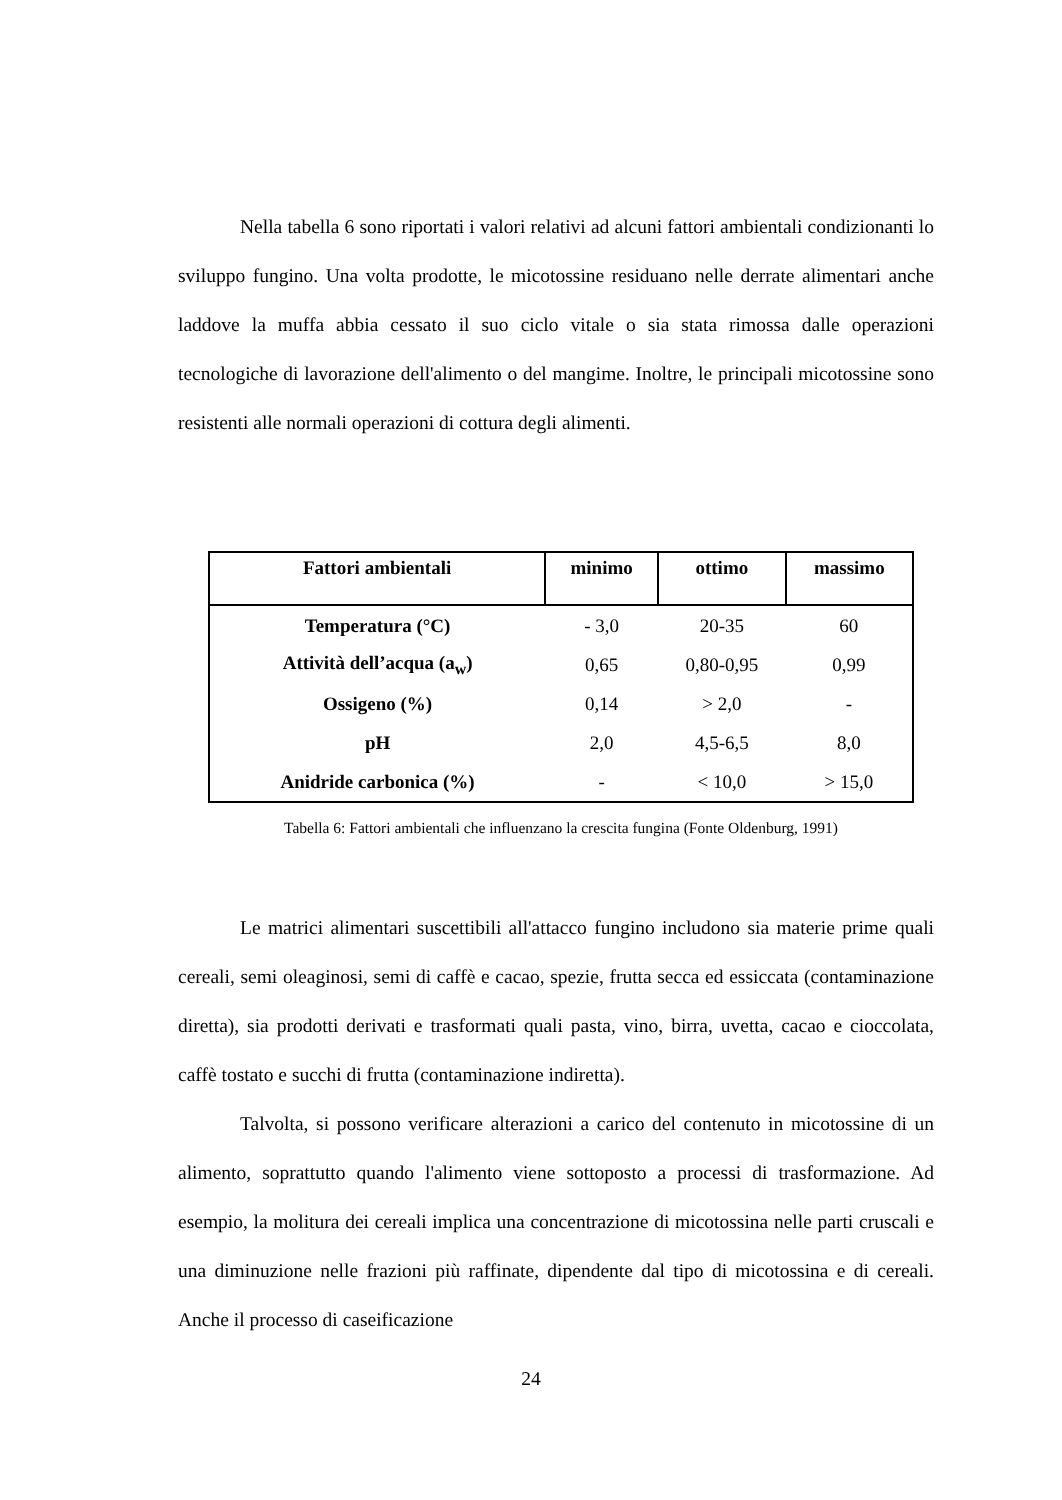Nella tabella 6 sono riportati i valori relativi ad alcuni fattori ambientali condizionanti lo sviluppo fungino. Una volta prodotte, le micotossine residuano nelle derrate alimentari anche laddove la muffa abbia cessato il suo ciclo vitale o sia stata rimossa dalle operazioni tecnologiche di lavorazione dell'alimento o del mangime. Inoltre, le principali micotossine sono resistenti alle normali operazioni di cottura degli alimenti.
| Fattori ambientali | minimo | ottimo | massimo |
| --- | --- | --- | --- |
| Temperatura (°C) | - 3,0 | 20-35 | 60 |
| Attività dell’acqua (a<sub>w</sub>) | 0,65 | 0,80-0,95 | 0,99 |
| Ossigeno (%) | 0,14 | > 2,0 | - |
| pH | 2,0 | 4,5-6,5 | 8,0 |
| Anidride carbonica (%) | - | < 10,0 | > 15,0 |
Tabella 6: Fattori ambientali che influenzano la crescita fungina (Fonte Oldenburg, 1991)
Le matrici alimentari suscettibili all'attacco fungino includono sia materie prime quali cereali, semi oleaginosi, semi di caffè e cacao, spezie, frutta secca ed essiccata (contaminazione diretta), sia prodotti derivati e trasformati quali pasta, vino, birra, uvetta, cacao e cioccolata, caffè tostato e succhi di frutta (contaminazione indiretta).
Talvolta, si possono verificare alterazioni a carico del contenuto in micotossine di un alimento, soprattutto quando l'alimento viene sottoposto a processi di trasformazione. Ad esempio, la molitura dei cereali implica una concentrazione di micotossina nelle parti cruscali e una diminuzione nelle frazioni più raffinate, dipendente dal tipo di micotossina e di cereali. Anche il processo di caseificazione
24